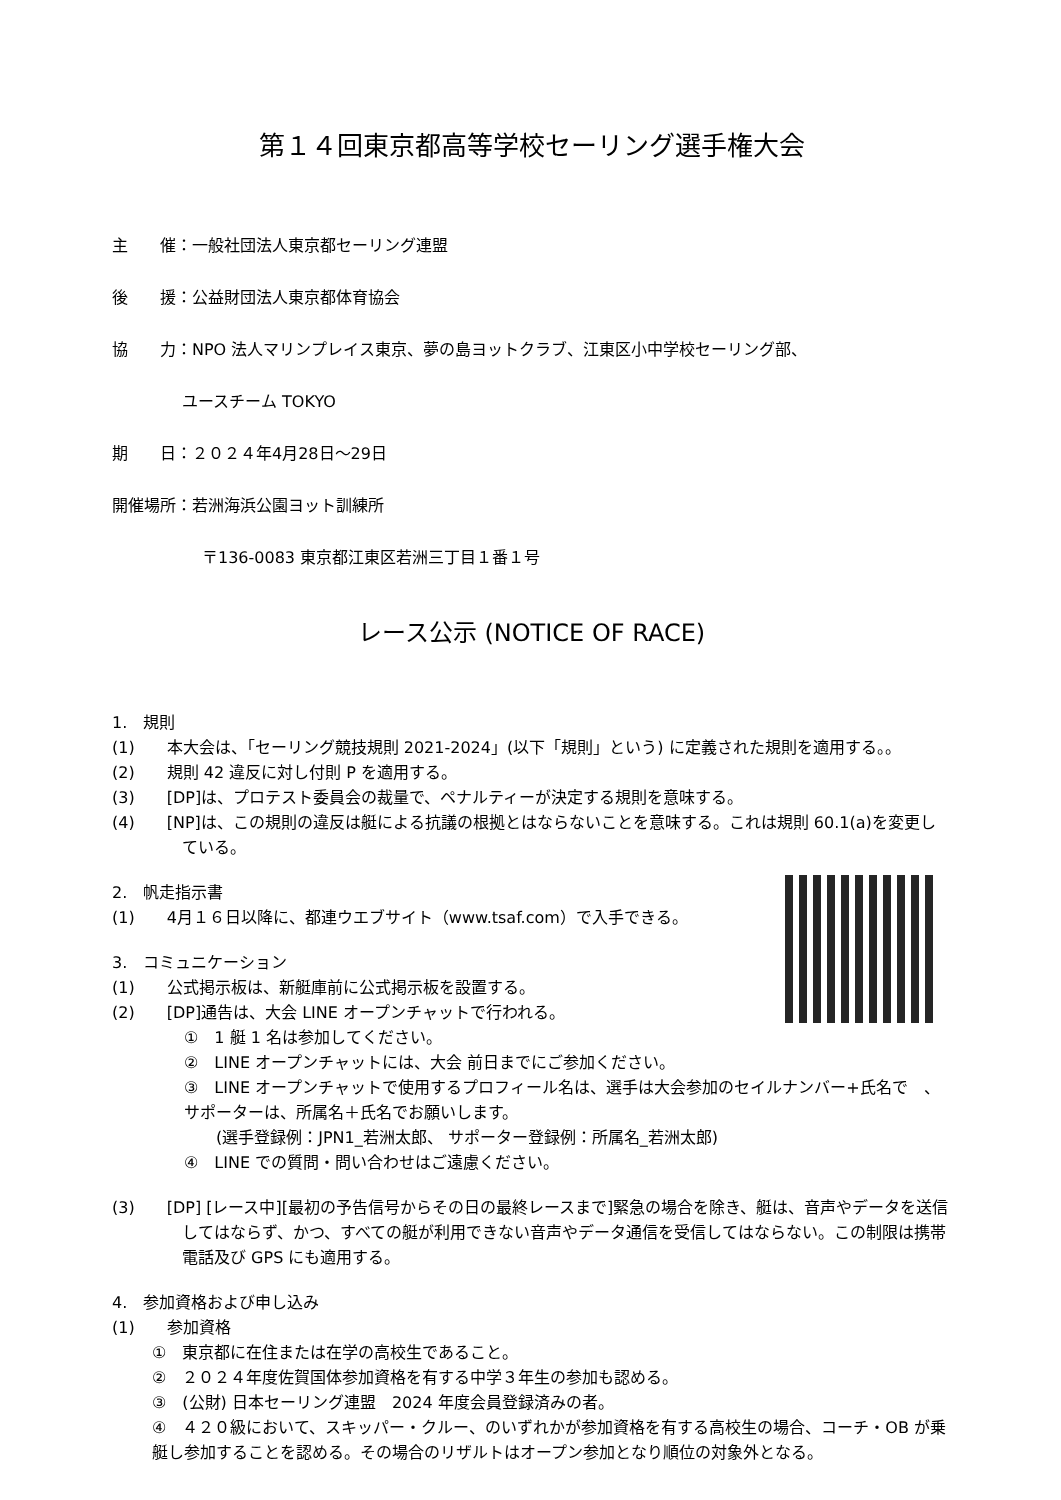第１４回東京都高等学校セーリング選手権大会
主　　催：一般社団法人東京都セーリング連盟
後　　援：公益財団法人東京都体育協会
協　　力：NPO 法人マリンプレイス東京、夢の島ヨットクラブ、江東区小中学校セーリング部、
ユースチーム TOKYO
期　　日：２０２４年4月28日～29日
開催場所：若洲海浜公園ヨット訓練所
〒136-0083 東京都江東区若洲三丁目１番１号
レース公示 (NOTICE OF RACE)
1.　規則
(1)　　本大会は、「セーリング競技規則 2021-2024」(以下「規則」という) に定義された規則を適用する。。
(2)　　規則 42 違反に対し付則 P を適用する。
(3)　　[DP]は、プロテスト委員会の裁量で、ペナルティーが決定する規則を意味する。
(4)　　[NP]は、この規則の違反は艇による抗議の根拠とはならないことを意味する。これは規則 60.1(a)を変更している。
2.　帆走指示書
(1)　　4月１６日以降に、都連ウエブサイト（www.tsaf.com）で入手できる。
3.　コミュニケーション
(1)　　公式掲示板は、新艇庫前に公式掲示板を設置する。
(2)　　[DP]通告は、大会 LINE オープンチャットで行われる。
①　1 艇 1 名は参加してください。
②　LINE オープンチャットには、大会 前日までにご参加ください。
③　LINE オープンチャットで使用するプロフィール名は、選手は大会参加のセイルナンバー+氏名で　、サポーターは、所属名＋氏名でお願いします。
　　(選手登録例：JPN1_若洲太郎、 サポーター登録例：所属名_若洲太郎)
④　LINE での質問・問い合わせはご遠慮ください。
(3)　　[DP] [レース中][最初の予告信号からその日の最終レースまで]緊急の場合を除き、艇は、音声やデータを送信してはならず、かつ、すべての艇が利用できない音声やデータ通信を受信してはならない。この制限は携帯電話及び GPS にも適用する。
4.　参加資格および申し込み
(1)　　参加資格
①　東京都に在住または在学の高校生であること。
②　２０２４年度佐賀国体参加資格を有する中学３年生の参加も認める。
③　(公財) 日本セーリング連盟　2024 年度会員登録済みの者。
④　４２０級において、スキッパー・クルー、のいずれかが参加資格を有する高校生の場合、コーチ・OB が乗艇し参加することを認める。その場合のリザルトはオープン参加となり順位の対象外となる。